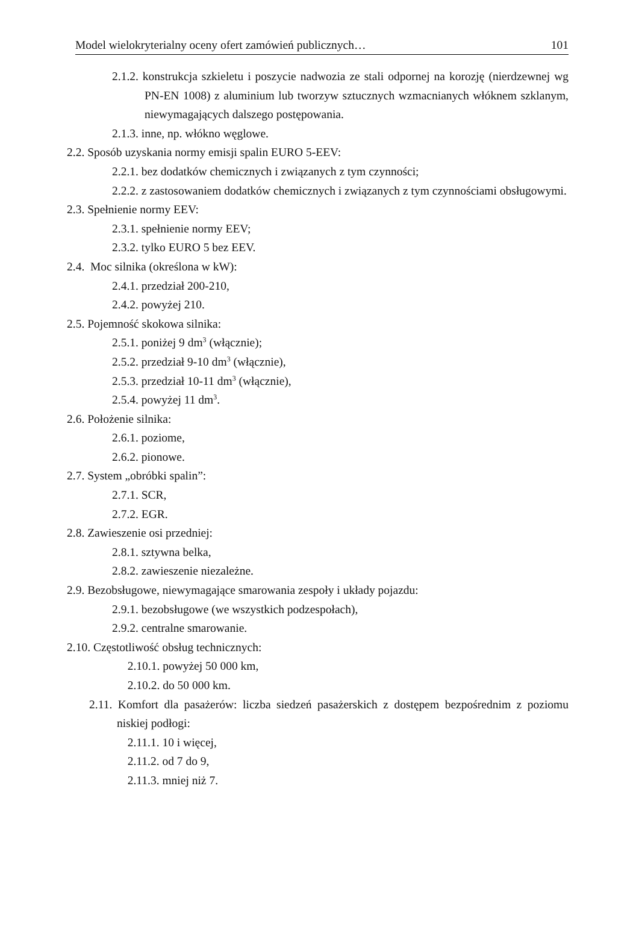Model wielokryterialny oceny ofert zamówień publicznych… 101
2.1.2. konstrukcja szkieletu i poszycie nadwozia ze stali odpornej na korozję (nierdzewnej wg PN-EN 1008) z aluminium lub tworzyw sztucznych wzmacnianych włóknem szklanym, niewymagających dalszego postępowania.
2.1.3. inne, np. włókno węglowe.
2.2. Sposób uzyskania normy emisji spalin EURO 5-EEV:
2.2.1. bez dodatków chemicznych i związanych z tym czynności;
2.2.2. z zastosowaniem dodatków chemicznych i związanych z tym czynnościami obsługowymi.
2.3. Spełnienie normy EEV:
2.3.1. spełnienie normy EEV;
2.3.2. tylko EURO 5 bez EEV.
2.4. Moc silnika (określona w kW):
2.4.1. przedział 200-210,
2.4.2. powyżej 210.
2.5. Pojemność skokowa silnika:
2.5.1. poniżej 9 dm<sup>3</sup> (włącznie);
2.5.2. przedział 9-10 dm<sup>3</sup> (włącznie),
2.5.3. przedział 10-11 dm<sup>3</sup> (włącznie),
2.5.4. powyżej 11 dm<sup>3</sup>.
2.6. Położenie silnika:
2.6.1. poziome,
2.6.2. pionowe.
2.7. System „obróbki spalin”:
2.7.1. SCR,
2.7.2. EGR.
2.8. Zawieszenie osi przedniej:
2.8.1. sztywna belka,
2.8.2. zawieszenie niezależne.
2.9. Bezobsługowe, niewymagające smarowania zespoły i układy pojazdu:
2.9.1. bezobsługowe (we wszystkich podzespołach),
2.9.2. centralne smarowanie.
2.10. Częstotliwość obsług technicznych:
2.10.1. powyżej 50 000 km,
2.10.2. do 50 000 km.
2.11. Komfort dla pasażerów: liczba siedzeń pasażerskich z dostępem bezpośrednim z poziomu niskiej podłogi:
2.11.1. 10 i więcej,
2.11.2. od 7 do 9,
2.11.3. mniej niż 7.